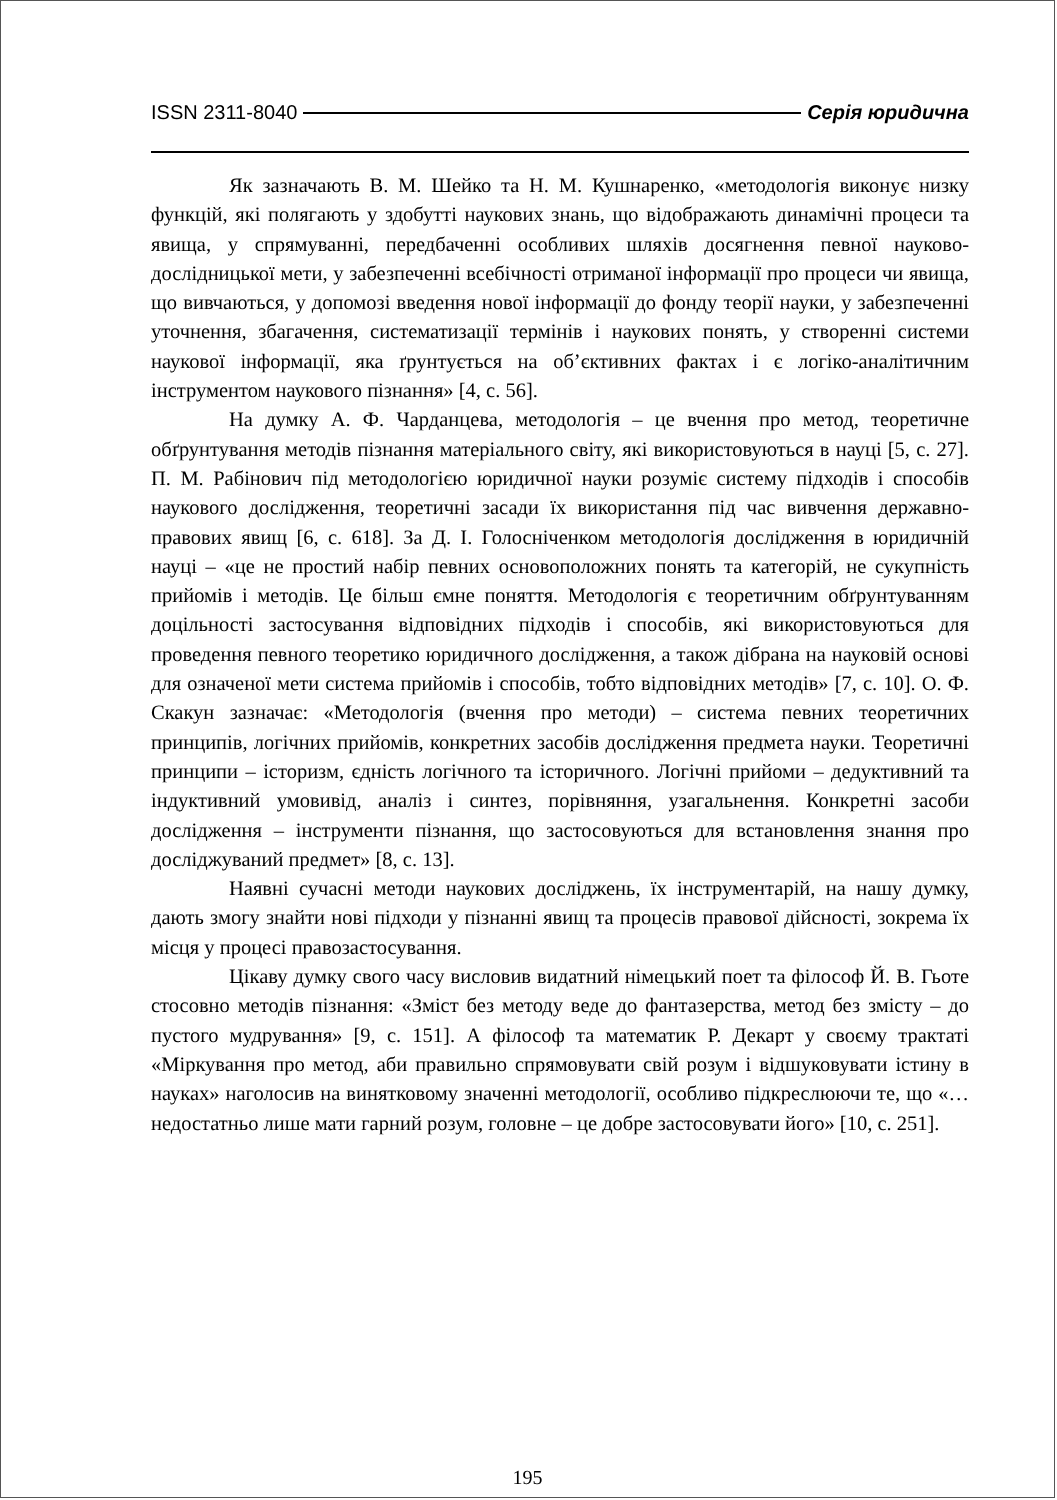ISSN 2311-8040 Серія юридична
Як зазначають В. М. Шейко та Н. М. Кушнаренко, «методологія виконує низку функцій, які полягають у здобутті наукових знань, що відображають динамічні процеси та явища, у спрямуванні, передбаченні особливих шляхів досягнення певної науково-дослідницької мети, у забезпеченні всебічності отриманої інформації про процеси чи явища, що вивчаються, у допомозі введення нової інформації до фонду теорії науки, у забезпеченні уточнення, збагачення, систематизації термінів і наукових понять, у створенні системи наукової інформації, яка ґрунтується на об’єктивних фактах і є логіко-аналітичним інструментом наукового пізнання» [4, с. 56].
На думку А. Ф. Чарданцева, методологія – це вчення про метод, теоретичне обґрунтування методів пізнання матеріального світу, які використовуються в науці [5, с. 27]. П. М. Рабінович під методологією юридичної науки розуміє систему підходів і способів наукового дослідження, теоретичні засади їх використання під час вивчення державно-правових явищ [6, с. 618]. За Д. І. Голосніченком методологія дослідження в юридичній науці – «це не простий набір певних основоположних понять та категорій, не сукупність прийомів і методів. Це більш ємне поняття. Методологія є теоретичним обґрунтуванням доцільності застосування відповідних підходів і способів, які використовуються для проведення певного теоретико юридичного дослідження, а також дібрана на науковій основі для означеної мети система прийомів і способів, тобто відповідних методів» [7, с. 10]. О. Ф. Скакун зазначає: «Методологія (вчення про методи) – система певних теоретичних принципів, логічних прийомів, конкретних засобів дослідження предмета науки. Теоретичні принципи – історизм, єдність логічного та історичного. Логічні прийоми – дедуктивний та індуктивний умовивід, аналіз і синтез, порівняння, узагальнення. Конкретні засоби дослідження – інструменти пізнання, що застосовуються для встановлення знання про досліджуваний предмет» [8, с. 13].
Наявні сучасні методи наукових досліджень, їх інструментарій, на нашу думку, дають змогу знайти нові підходи у пізнанні явищ та процесів правової дійсності, зокрема їх місця у процесі правозастосування.
Цікаву думку свого часу висловив видатний німецький поет та філософ Й. В. Гьоте стосовно методів пізнання: «Зміст без методу веде до фантазерства, метод без змісту – до пустого мудрування» [9, с. 151]. А філософ та математик Р. Декарт у своєму трактаті «Міркування про метод, аби правильно спрямовувати свій розум і відшуковувати істину в науках» наголосив на винятковому значенні методології, особливо підкреслюючи те, що «…недостатньо лише мати гарний розум, головне – це добре застосовувати його» [10, с. 251].
195